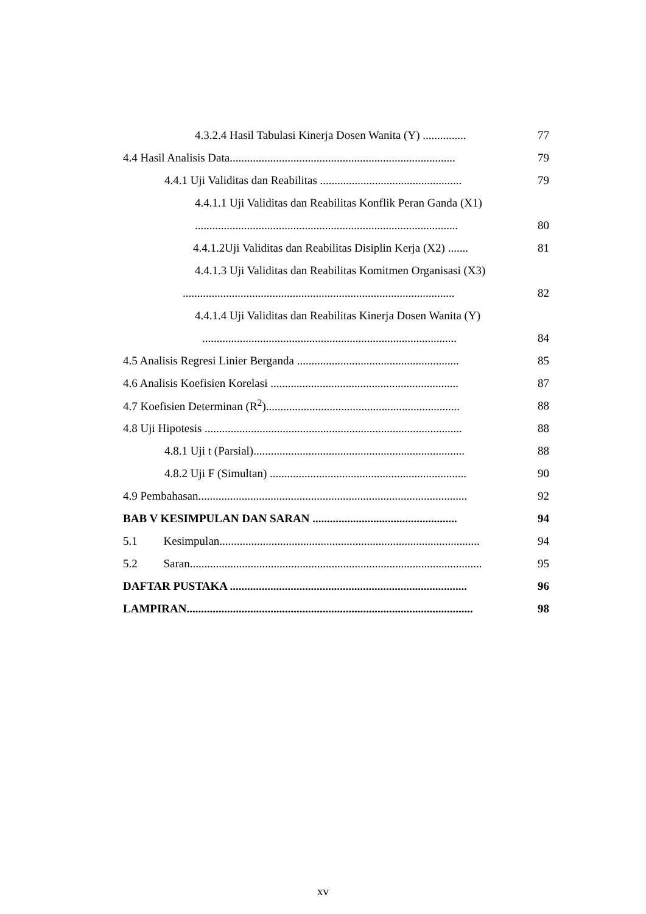4.3.2.4 Hasil Tabulasi Kinerja Dosen Wanita (Y) ...............
77
4.4 Hasil Analisis Data..............................................................................
79
4.4.1 Uji Validitas dan Reabilitas .................................................
79
4.4.1.1 Uji Validitas dan Reabilitas Konflik Peran Ganda (X1)
...........................................................................................
80
4.4.1.2Uji Validitas dan Reabilitas Disiplin Kerja (X2) .......
81
4.4.1.3 Uji Validitas dan Reabilitas Komitmen Organisasi (X3)
..............................................................................................
82
4.4.1.4 Uji Validitas dan Reabilitas Kinerja Dosen Wanita (Y)
........................................................................................
84
4.5 Analisis Regresi Linier Berganda ........................................................
85
4.6 Analisis Koefisien Korelasi .................................................................
87
4.7 Koefisien Determinan (R<sup>2</sup>)...................................................................
88
4.8 Uji Hipotesis .........................................................................................
88
4.8.1 Uji t (Parsial).........................................................................
88
4.8.2 Uji F (Simultan) ....................................................................
90
4.9 Pembahasan.............................................................................................
92
BAB V KESIMPULAN DAN SARAN ..................................................
94
5.1 Kesimpulan..........................................................................................
94
5.2 Saran.....................................................................................................
95
DAFTAR PUSTAKA ..................................................................................
96
LAMPIRAN...................................................................................................
98
xv